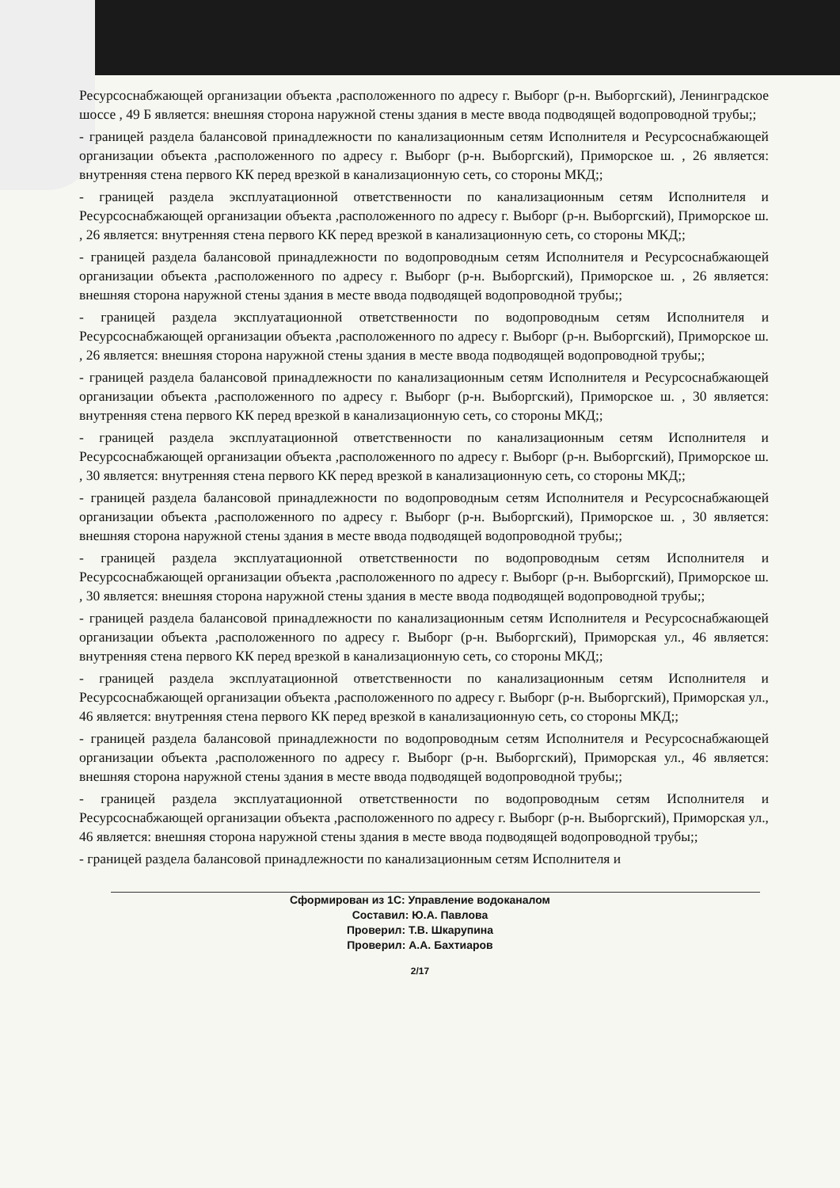Ресурсоснабжающей организации объекта ,расположенного по адресу г. Выборг (р-н. Выборгский), Ленинградское шоссе , 49 Б является: внешняя сторона наружной стены здания в месте ввода подводящей водопроводной трубы;;
- границей раздела балансовой принадлежности по канализационным сетям Исполнителя и Ресурсоснабжающей организации объекта ,расположенного по адресу г. Выборг (р-н. Выборгский), Приморское ш. , 26 является: внутренняя стена первого КК перед врезкой в канализационную сеть, со стороны МКД;;
- границей раздела эксплуатационной ответственности по канализационным сетям Исполнителя и Ресурсоснабжающей организации объекта ,расположенного по адресу г. Выборг (р-н. Выборгский), Приморское ш. , 26 является: внутренняя стена первого КК перед врезкой в канализационную сеть, со стороны МКД;;
- границей раздела балансовой принадлежности по водопроводным сетям Исполнителя и Ресурсоснабжающей организации объекта ,расположенного по адресу г. Выборг (р-н. Выборгский), Приморское ш. , 26 является: внешняя сторона наружной стены здания в месте ввода подводящей водопроводной трубы;;
- границей раздела эксплуатационной ответственности по водопроводным сетям Исполнителя и Ресурсоснабжающей организации объекта ,расположенного по адресу г. Выборг (р-н. Выборгский), Приморское ш. , 26 является: внешняя сторона наружной стены здания в месте ввода подводящей водопроводной трубы;;
- границей раздела балансовой принадлежности по канализационным сетям Исполнителя и Ресурсоснабжающей организации объекта ,расположенного по адресу г. Выборг (р-н. Выборгский), Приморское ш. , 30 является: внутренняя стена первого КК перед врезкой в канализационную сеть, со стороны МКД;;
- границей раздела эксплуатационной ответственности по канализационным сетям Исполнителя и Ресурсоснабжающей организации объекта ,расположенного по адресу г. Выборг (р-н. Выборгский), Приморское ш. , 30 является: внутренняя стена первого КК перед врезкой в канализационную сеть, со стороны МКД;;
- границей раздела балансовой принадлежности по водопроводным сетям Исполнителя и Ресурсоснабжающей организации объекта ,расположенного по адресу г. Выборг (р-н. Выборгский), Приморское ш. , 30 является: внешняя сторона наружной стены здания в месте ввода подводящей водопроводной трубы;;
- границей раздела эксплуатационной ответственности по водопроводным сетям Исполнителя и Ресурсоснабжающей организации объекта ,расположенного по адресу г. Выборг (р-н. Выборгский), Приморское ш. , 30 является: внешняя сторона наружной стены здания в месте ввода подводящей водопроводной трубы;;
- границей раздела балансовой принадлежности по канализационным сетям Исполнителя и Ресурсоснабжающей организации объекта ,расположенного по адресу г. Выборг (р-н. Выборгский), Приморская ул., 46 является: внутренняя стена первого КК перед врезкой в канализационную сеть, со стороны МКД;;
- границей раздела эксплуатационной ответственности по канализационным сетям Исполнителя и Ресурсоснабжающей организации объекта ,расположенного по адресу г. Выборг (р-н. Выборгский), Приморская ул., 46 является: внутренняя стена первого КК перед врезкой в канализационную сеть, со стороны МКД;;
- границей раздела балансовой принадлежности по водопроводным сетям Исполнителя и Ресурсоснабжающей организации объекта ,расположенного по адресу г. Выборг (р-н. Выборгский), Приморская ул., 46 является: внешняя сторона наружной стены здания в месте ввода подводящей водопроводной трубы;;
- границей раздела эксплуатационной ответственности по водопроводным сетям Исполнителя и Ресурсоснабжающей организации объекта ,расположенного по адресу г. Выборг (р-н. Выборгский), Приморская ул., 46 является: внешняя сторона наружной стены здания в месте ввода подводящей водопроводной трубы;;
- границей раздела балансовой принадлежности по канализационным сетям Исполнителя и
Сформирован из 1С: Управление водоканалом
Составил: Ю.А. Павлова
Проверил: Т.В. Шкарупина
Проверил: А.А. Бахтиаров
2/17